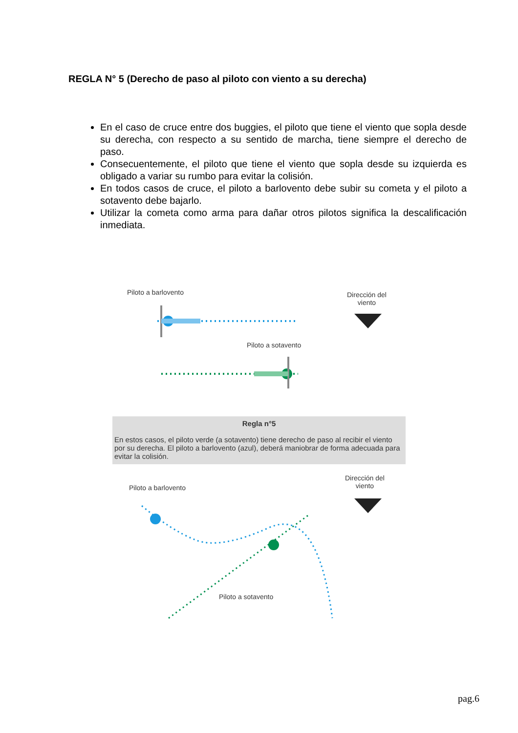REGLA N° 5 (Derecho de paso al piloto con viento a su derecha)
En el caso de cruce entre dos buggies, el piloto que tiene el viento que sopla desde su derecha, con respecto a su sentido de marcha, tiene siempre el derecho de paso.
Consecuentemente, el piloto que tiene el viento que sopla desde su izquierda es obligado a variar su rumbo para evitar la colisión.
En todos casos de cruce, el piloto a barlovento debe subir su cometa y el piloto a sotavento debe bajarlo.
Utilizar la cometa como arma para dañar otros pilotos significa la descalificación inmediata.
Piloto a barlovento
Dirección del
viento
Piloto a sotavento
Regla n°5
En estos casos, el piloto verde (a sotavento) tiene derecho de paso al recibir el viento por su derecha. El piloto a barlovento (azul), deberá maniobrar de forma adecuada para evitar la colisión.
Piloto a barlovento
Dirección del
viento
Piloto a sotavento
pag.6